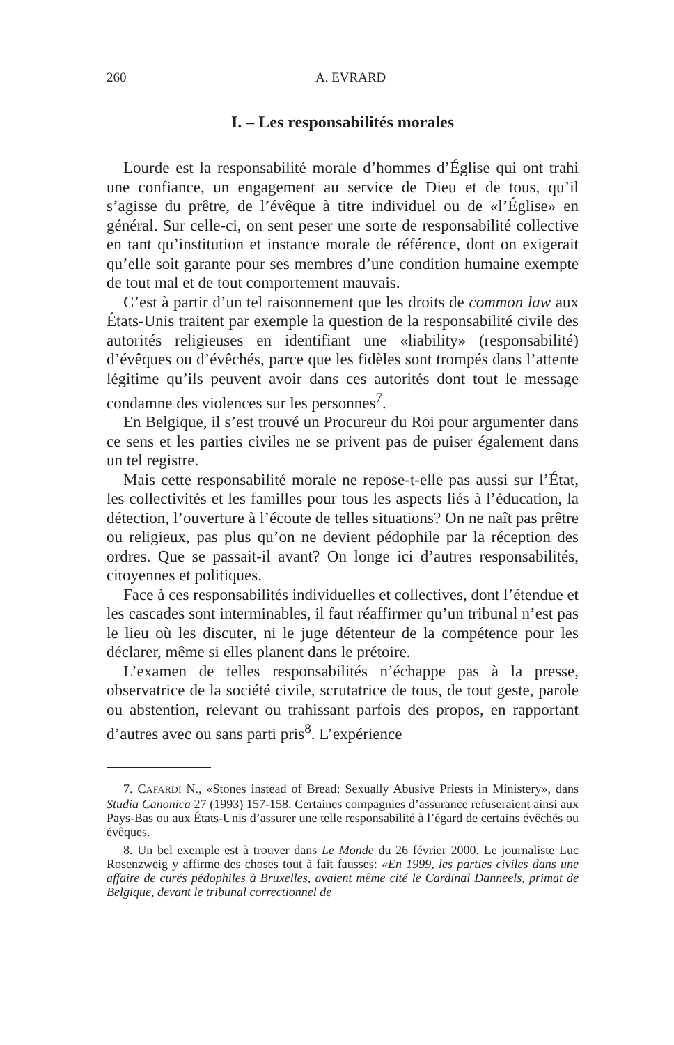260 A. EVRARD
I. – Les responsabilités morales
Lourde est la responsabilité morale d’hommes d’Église qui ont trahi une confiance, un engagement au service de Dieu et de tous, qu’il s’agisse du prêtre, de l’évêque à titre individuel ou de «l’Église» en général. Sur celle-ci, on sent peser une sorte de responsabilité collective en tant qu’institution et instance morale de référence, dont on exigerait qu’elle soit garante pour ses membres d’une condition humaine exempte de tout mal et de tout comportement mauvais.
C’est à partir d’un tel raisonnement que les droits de common law aux États-Unis traitent par exemple la question de la responsabilité civile des autorités religieuses en identifiant une «liability» (responsabilité) d’évêques ou d’évêchés, parce que les fidèles sont trompés dans l’attente légitime qu’ils peuvent avoir dans ces autorités dont tout le message condamne des violences sur les personnes<sup>7</sup>.
En Belgique, il s’est trouvé un Procureur du Roi pour argumenter dans ce sens et les parties civiles ne se privent pas de puiser également dans un tel registre.
Mais cette responsabilité morale ne repose-t-elle pas aussi sur l’État, les collectivités et les familles pour tous les aspects liés à l’éducation, la détection, l’ouverture à l’écoute de telles situations? On ne naît pas prêtre ou religieux, pas plus qu’on ne devient pédophile par la réception des ordres. Que se passait-il avant? On longe ici d’autres responsabilités, citoyennes et politiques.
Face à ces responsabilités individuelles et collectives, dont l’étendue et les cascades sont interminables, il faut réaffirmer qu’un tribunal n’est pas le lieu où les discuter, ni le juge détenteur de la compétence pour les déclarer, même si elles planent dans le prétoire.
L’examen de telles responsabilités n’échappe pas à la presse, observatrice de la société civile, scrutatrice de tous, de tout geste, parole ou abstention, relevant ou trahissant parfois des propos, en rapportant d’autres avec ou sans parti pris<sup>8</sup>. L’expérience
7. CAFARDI N., «Stones instead of Bread: Sexually Abusive Priests in Ministery», dans Studia Canonica 27 (1993) 157-158. Certaines compagnies d’assurance refuseraient ainsi aux Pays-Bas ou aux États-Unis d’assurer une telle responsabilité à l’égard de certains évêchés ou évêques.
8. Un bel exemple est à trouver dans Le Monde du 26 février 2000. Le journaliste Luc Rosenzweig y affirme des choses tout à fait fausses: «En 1999, les parties civiles dans une affaire de curés pédophiles à Bruxelles, avaient même cité le Cardinal Danneels, primat de Belgique, devant le tribunal correctionnel de